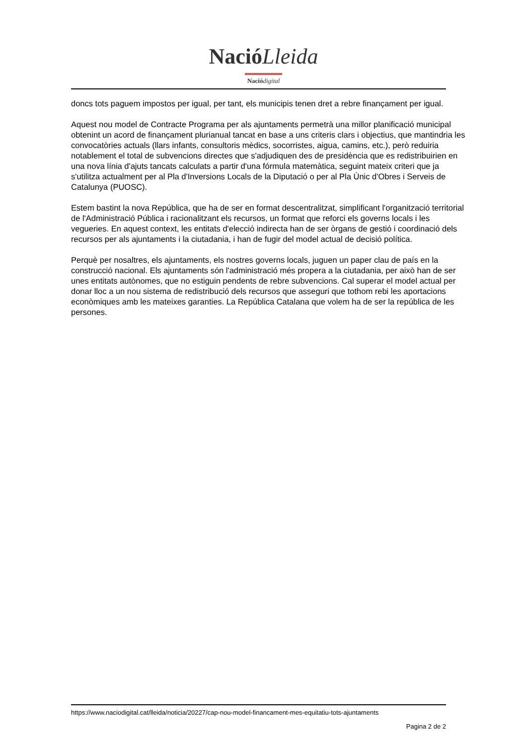Nació Lleida
Nació digital
doncs tots paguem impostos per igual, per tant, els municipis tenen dret a rebre finançament per igual.
Aquest nou model de Contracte Programa per als ajuntaments permetrà una millor planificació municipal obtenint un acord de finançament plurianual tancat en base a uns criteris clars i objectius, que mantindria les convocatòries actuals (llars infants, consultoris mèdics, socorristes, aigua, camins, etc.), però reduiria notablement el total de subvencions directes que s'adjudiquen des de presidència que es redistribuirien en una nova línia d'ajuts tancats calculats a partir d'una fórmula matemàtica, seguint mateix criteri que ja s'utilitza actualment per al Pla d'Inversions Locals de la Diputació o per al Pla Únic d'Obres i Serveis de Catalunya (PUOSC).
Estem bastint la nova República, que ha de ser en format descentralitzat, simplificant l'organització territorial de l'Administració Pública i racionalitzant els recursos, un format que reforci els governs locals i les vegueries. En aquest context, les entitats d'elecció indirecta han de ser òrgans de gestió i coordinació dels recursos per als ajuntaments i la ciutadania, i han de fugir del model actual de decisió política.
Perquè per nosaltres, els ajuntaments, els nostres governs locals, juguen un paper clau de país en la construcció nacional. Els ajuntaments són l'administració més propera a la ciutadania, per això han de ser unes entitats autònomes, que no estiguin pendents de rebre subvencions. Cal superar el model actual per donar lloc a un nou sistema de redistribució dels recursos que asseguri que tothom rebi les aportacions econòmiques amb les mateixes garanties. La República Catalana que volem ha de ser la república de les persones.
https://www.naciodigital.cat/lleida/noticia/20227/cap-nou-model-financament-mes-equitatiu-tots-ajuntaments
Pagina 2 de 2